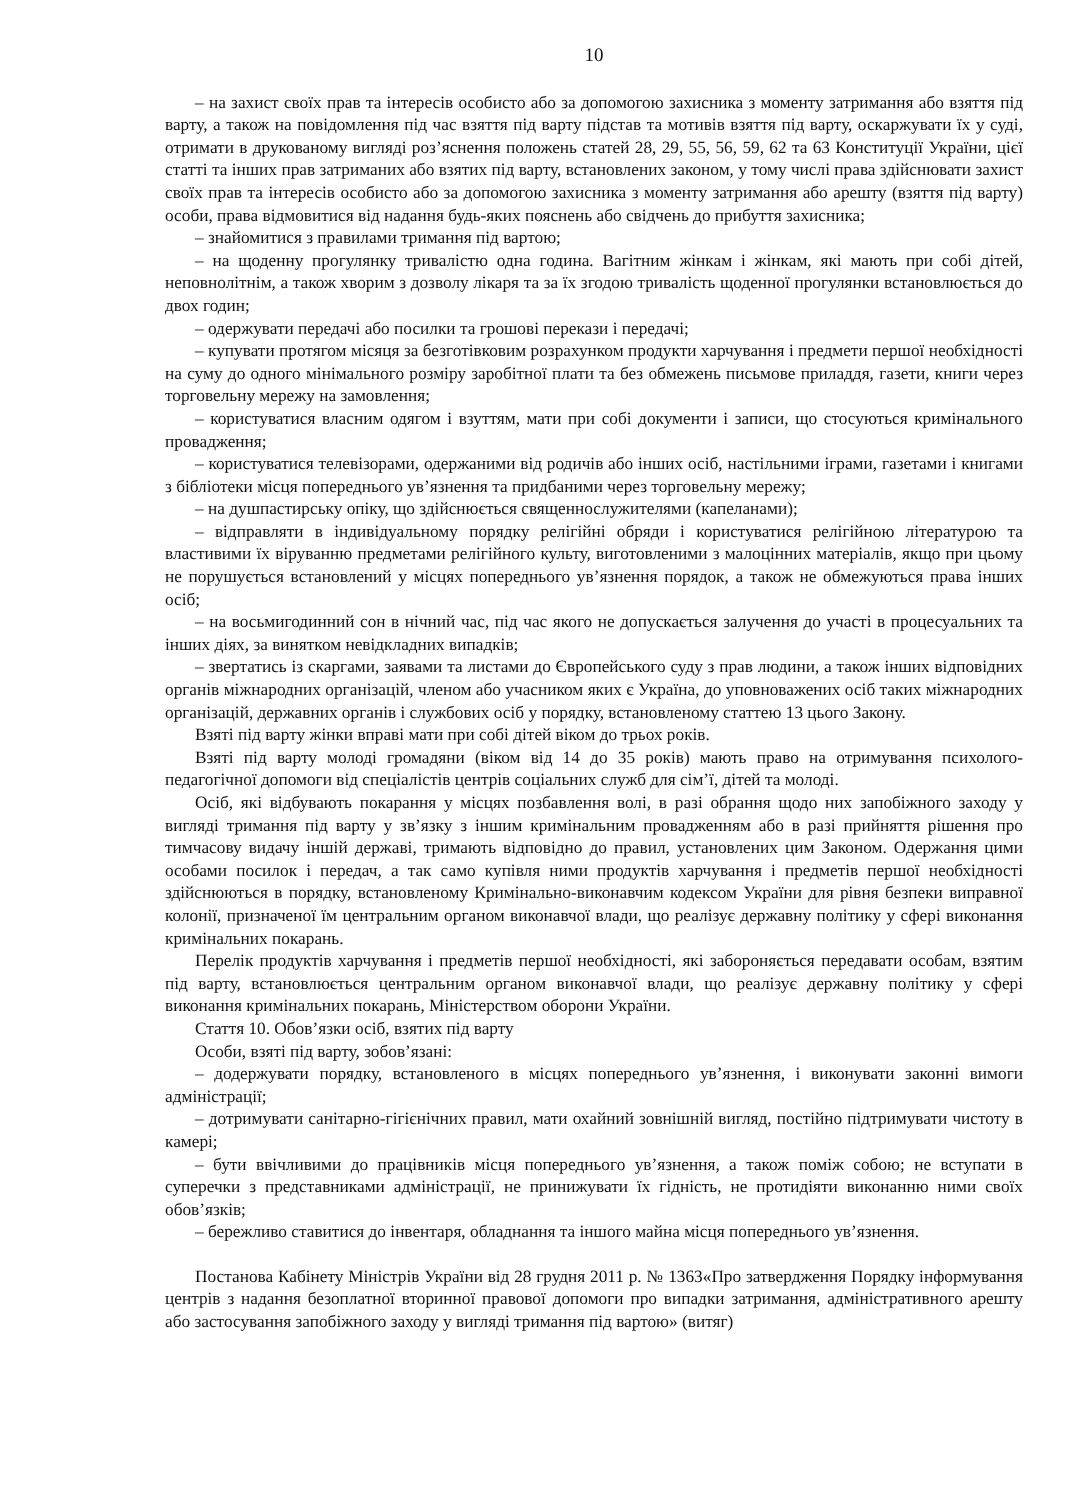10
– на захист своїх прав та інтересів особисто або за допомогою захисника з моменту затримання або взяття під варту, а також на повідомлення під час взяття під варту підстав та мотивів взяття під варту, оскаржувати їх у суді, отримати в друкованому вигляді роз’яснення положень статей 28, 29, 55, 56, 59, 62 та 63 Конституції України, цієї статті та інших прав затриманих або взятих під варту, встановлених законом, у тому числі права здійснювати захист своїх прав та інтересів особисто або за допомогою захисника з моменту затримання або арешту (взяття під варту) особи, права відмовитися від надання будь-яких пояснень або свідчень до прибуття захисника;
– знайомитися з правилами тримання під вартою;
– на щоденну прогулянку тривалістю одна година. Вагітним жінкам і жінкам, які мають при собі дітей, неповнолітнім, а також хворим з дозволу лікаря та за їх згодою тривалість щоденної прогулянки встановлюється до двох годин;
– одержувати передачі або посилки та грошові перекази і передачі;
– купувати протягом місяця за безготівковим розрахунком продукти харчування і предмети першої необхідності на суму до одного мінімального розміру заробітної плати та без обмежень письмове приладдя, газети, книги через торговельну мережу на замовлення;
– користуватися власним одягом і взуттям, мати при собі документи і записи, що стосуються кримінального провадження;
– користуватися телевізорами, одержаними від родичів або інших осіб, настільними іграми, газетами і книгами з бібліотеки місця попереднього ув’язнення та придбаними через торговельну мережу;
– на душпастирську опіку, що здійснюється священнослужителями (капеланами);
– відправляти в індивідуальному порядку релігійні обряди і користуватися релігійною літературою та властивими їх віруванню предметами релігійного культу, виготовленими з малоцінних матеріалів, якщо при цьому не порушується встановлений у місцях попереднього ув’язнення порядок, а також не обмежуються права інших осіб;
– на восьмигодинний сон в нічний час, під час якого не допускається залучення до участі в процесуальних та інших діях, за винятком невідкладних випадків;
– звертатись із скаргами, заявами та листами до Європейського суду з прав людини, а також інших відповідних органів міжнародних організацій, членом або учасником яких є Україна, до уповноважених осіб таких міжнародних організацій, державних органів і службових осіб у порядку, встановленому статтею 13 цього Закону.
Взяті під варту жінки вправі мати при собі дітей віком до трьох років.
Взяті під варту молоді громадяни (віком від 14 до 35 років) мають право на отримування психолого-педагогічної допомоги від спеціалістів центрів соціальних служб для сім’ї, дітей та молоді.
Осіб, які відбувають покарання у місцях позбавлення волі, в разі обрання щодо них запобіжного заходу у вигляді тримання під варту у зв’язку з іншим кримінальним провадженням або в разі прийняття рішення про тимчасову видачу іншій державі, тримають відповідно до правил, установлених цим Законом. Одержання цими особами посилок і передач, а так само купівля ними продуктів харчування і предметів першої необхідності здійснюються в порядку, встановленому Кримінально-виконавчим кодексом України для рівня безпеки виправної колонії, призначеної їм центральним органом виконавчої влади, що реалізує державну політику у сфері виконання кримінальних покарань.
Перелік продуктів харчування і предметів першої необхідності, які забороняється передавати особам, взятим під варту, встановлюється центральним органом виконавчої влади, що реалізує державну політику у сфері виконання кримінальних покарань, Міністерством оборони України.
Стаття 10. Обов’язки осіб, взятих під варту
Особи, взяті під варту, зобов’язані:
– додержувати порядку, встановленого в місцях попереднього ув’язнення, і виконувати законні вимоги адміністрації;
– дотримувати санітарно-гігієнічних правил, мати охайний зовнішній вигляд, постійно підтримувати чистоту в камері;
– бути ввічливими до працівників місця попереднього ув’язнення, а також поміж собою; не вступати в суперечки з представниками адміністрації, не принижувати їх гідність, не протидіяти виконанню ними своїх обов’язків;
– бережливо ставитися до інвентаря, обладнання та іншого майна місця попереднього ув’язнення.
Постанова Кабінету Міністрів України від 28 грудня 2011 р. № 1363«Про затвердження Порядку інформування центрів з надання безоплатної вторинної правової допомоги про випадки затримання, адміністративного арешту або застосування запобіжного заходу у вигляді тримання під вартою» (витяг)